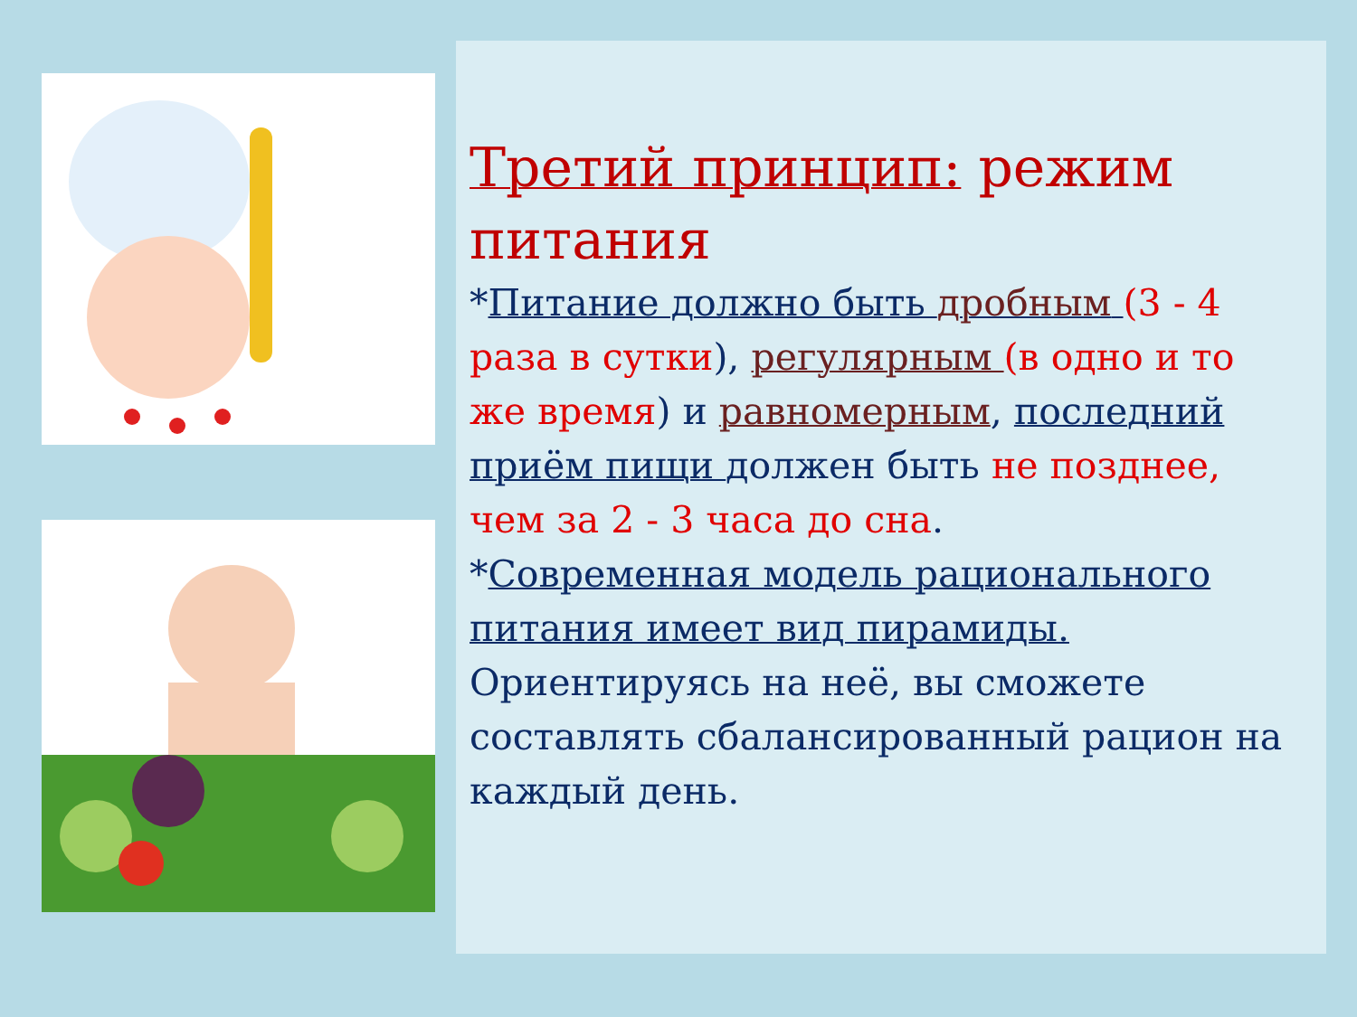Третий принцип: режим питания
*Питание должно быть дробным (3 - 4 раза в сутки), регулярным (в одно и то же время) и равномерным, последний приём пищи должен быть не позднее, чем за 2 - 3 часа до сна.
*Современная модель рационального питания имеет вид пирамиды. Ориентируясь на неё, вы сможете составлять сбалансированный рацион на каждый день.